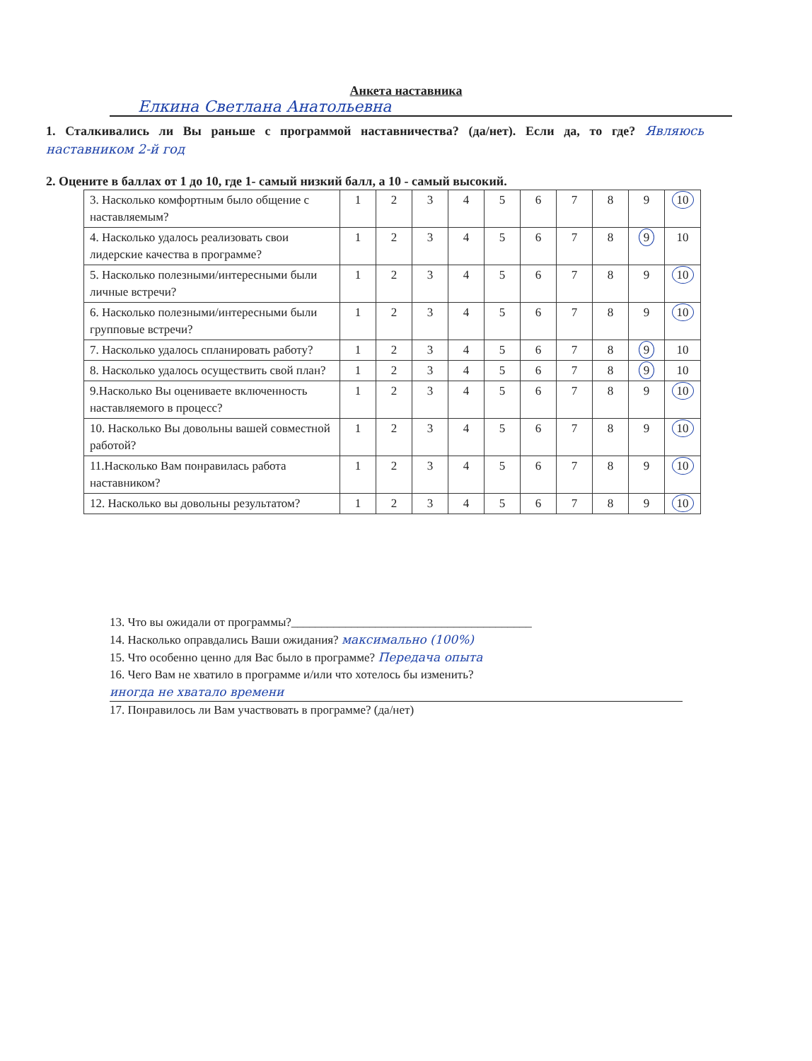Анкета наставника
Елкина Светлана Анатольевна
1. Сталкивались ли Вы раньше с программой наставничества? (да/нет). Если да, то где? Являюсь наставником 2-й год
2. Оцените в баллах от 1 до 10, где 1- самый низкий балл, а 10 - самый высокий.
| 3. Насколько комфортным было общение с наставляемым? | 1 | 2 | 3 | 4 | 5 | 6 | 7 | 8 | 9 | 10 |
| 4. Насколько удалось реализовать свои лидерские качества в программе? | 1 | 2 | 3 | 4 | 5 | 6 | 7 | 8 | 9 | 10 |
| 5. Насколько полезными/интересными были личные встречи? | 1 | 2 | 3 | 4 | 5 | 6 | 7 | 8 | 9 | 10 |
| 6. Насколько полезными/интересными были групповые встречи? | 1 | 2 | 3 | 4 | 5 | 6 | 7 | 8 | 9 | 10 |
| 7. Насколько удалось спланировать работу? | 1 | 2 | 3 | 4 | 5 | 6 | 7 | 8 | 9 | 10 |
| 8. Насколько удалось осуществить свой план? | 1 | 2 | 3 | 4 | 5 | 6 | 7 | 8 | 9 | 10 |
| 9.Насколько Вы оцениваете включенность наставляемого в процесс? | 1 | 2 | 3 | 4 | 5 | 6 | 7 | 8 | 9 | 10 |
| 10. Насколько Вы довольны вашей совместной работой? | 1 | 2 | 3 | 4 | 5 | 6 | 7 | 8 | 9 | 10 |
| 11.Насколько Вам понравилась работа наставником? | 1 | 2 | 3 | 4 | 5 | 6 | 7 | 8 | 9 | 10 |
| 12. Насколько вы довольны результатом? | 1 | 2 | 3 | 4 | 5 | 6 | 7 | 8 | 9 | 10 |
13. Что вы ожидали от программы?________________________________________
14. Насколько оправдались Ваши ожидания? максимально (100%)
15. Что особенно ценно для Вас было в программе? Передача опыта
16. Чего Вам не хватило в программе и/или что хотелось бы изменить?
иногда не хватало времени
17. Понравилось ли Вам участвовать в программе? (да/нет)